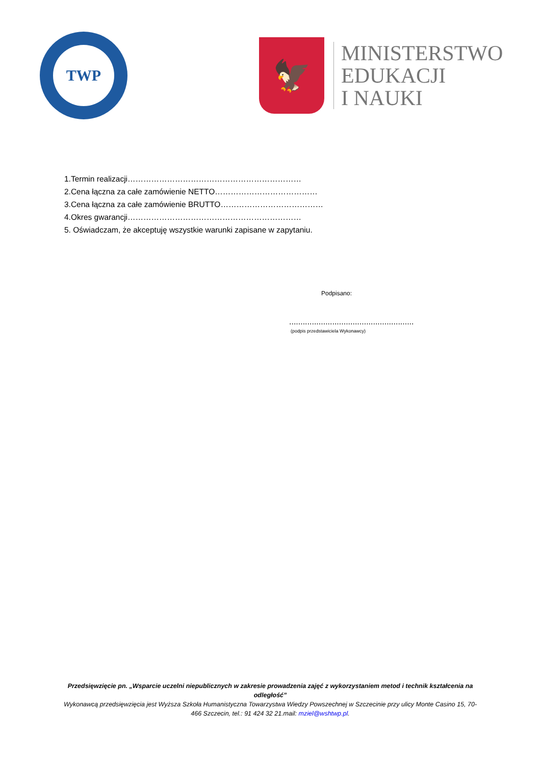TWP
🦅
MINISTERSTWO
EDUKACJI
I NAUKI
1.Termin realizacji…………………………………………………………
2.Cena łączna za całe zamówienie NETTO…………………………………
3.Cena łączna za całe zamówienie BRUTTO…………………………………
4.Okres gwarancji…………………………………………………………
5. Oświadczam, że akceptuję wszystkie warunki zapisane w zapytaniu.
Podpisano:
.......................................................
(podpis przedstawiciela Wykonawcy)
Przedsięwzięcie pn. „Wsparcie uczelni niepublicznych w zakresie prowadzenia zajęć z wykorzystaniem metod i technik kształcenia na odległość”
Wykonawcą przedsięwzięcia jest Wyższa Szkoła Humanistyczna Towarzystwa Wiedzy Powszechnej w Szczecinie przy ulicy Monte Casino 15, 70-466 Szczecin, tel.: 91 424 32 21.mail: mziel@wshtwp.pl.